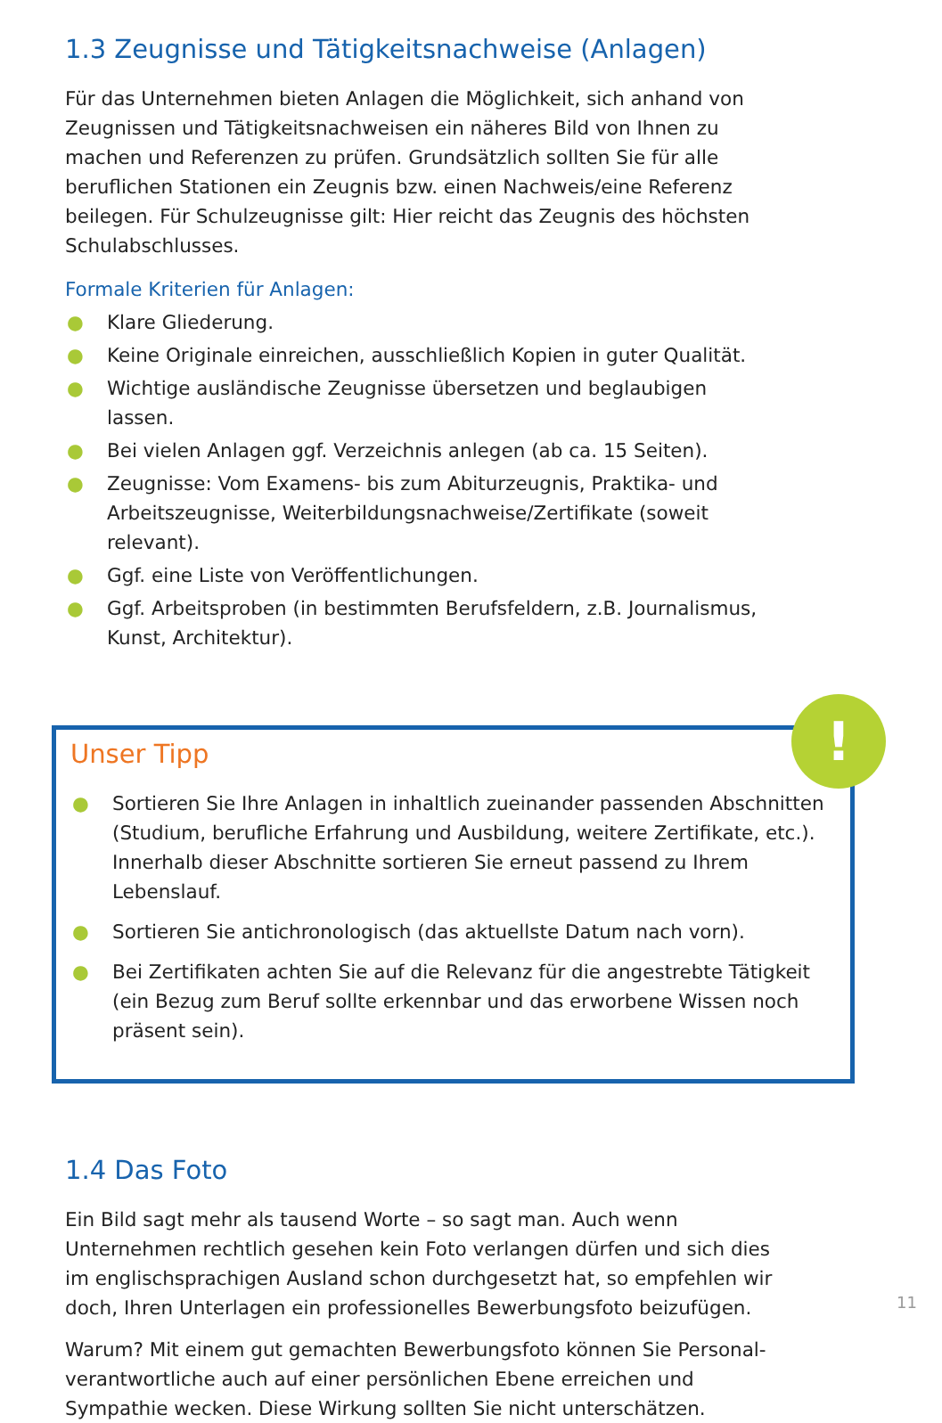1.3 Zeugnisse und Tätigkeitsnachweise (Anlagen)
Für das Unternehmen bieten Anlagen die Möglichkeit, sich anhand von Zeug­nissen und Tätigkeitsnachweisen ein näheres Bild von Ihnen zu machen und Referenzen zu prüfen. Grundsätzlich sollten Sie für alle beruflichen Stationen ein Zeugnis bzw. einen Nachweis/eine Referenz beilegen. Für Schulzeugnisse gilt: Hier reicht das Zeugnis des höchsten Schulabschlusses.
Formale Kriterien für Anlagen:
● Klare Gliederung.
● Keine Originale einreichen, ausschließlich Kopien in guter Qualität.
● Wichtige ausländische Zeugnisse übersetzen und beglaubigen lassen.
● Bei vielen Anlagen ggf. Verzeichnis anlegen (ab ca. 15 Seiten).
● Zeugnisse: Vom Examens- bis zum Abiturzeugnis, Praktika- und Arbeits­zeugnisse, Weiterbildungsnachweise/Zertifikate (soweit relevant).
● Ggf. eine Liste von Veröffentlichungen.
● Ggf. Arbeitsproben (in bestimmten Berufsfeldern, z.B. Journalismus, Kunst, Architektur).
!
Unser Tipp
● Sortieren Sie Ihre Anlagen in inhaltlich zueinander passenden Abschnitten (Studium, berufliche Erfahrung und Ausbildung, weitere Zertifikate, etc.). Innerhalb dieser Abschnitte sortieren Sie erneut passend zu Ihrem Lebenslauf.
● Sortieren Sie antichronologisch (das aktuellste Datum nach vorn).
● Bei Zertifikaten achten Sie auf die Relevanz für die angestrebte Tätigkeit (ein Bezug zum Beruf sollte erkennbar und das erworbene Wissen noch präsent sein).
1.4 Das Foto
Ein Bild sagt mehr als tausend Worte – so sagt man. Auch wenn Unterneh­men rechtlich gesehen kein Foto verlangen dürfen und sich dies im englisch­sprachigen Ausland schon durchgesetzt hat, so empfehlen wir doch, Ihren Unterlagen ein professionelles Bewerbungsfoto beizufügen.
Warum? Mit einem gut gemachten Bewerbungsfoto können Sie Personal­verantwortliche auch auf einer persönlichen Ebene erreichen und Sympathie wecken. Diese Wirkung sollten Sie nicht unterschätzen.
11